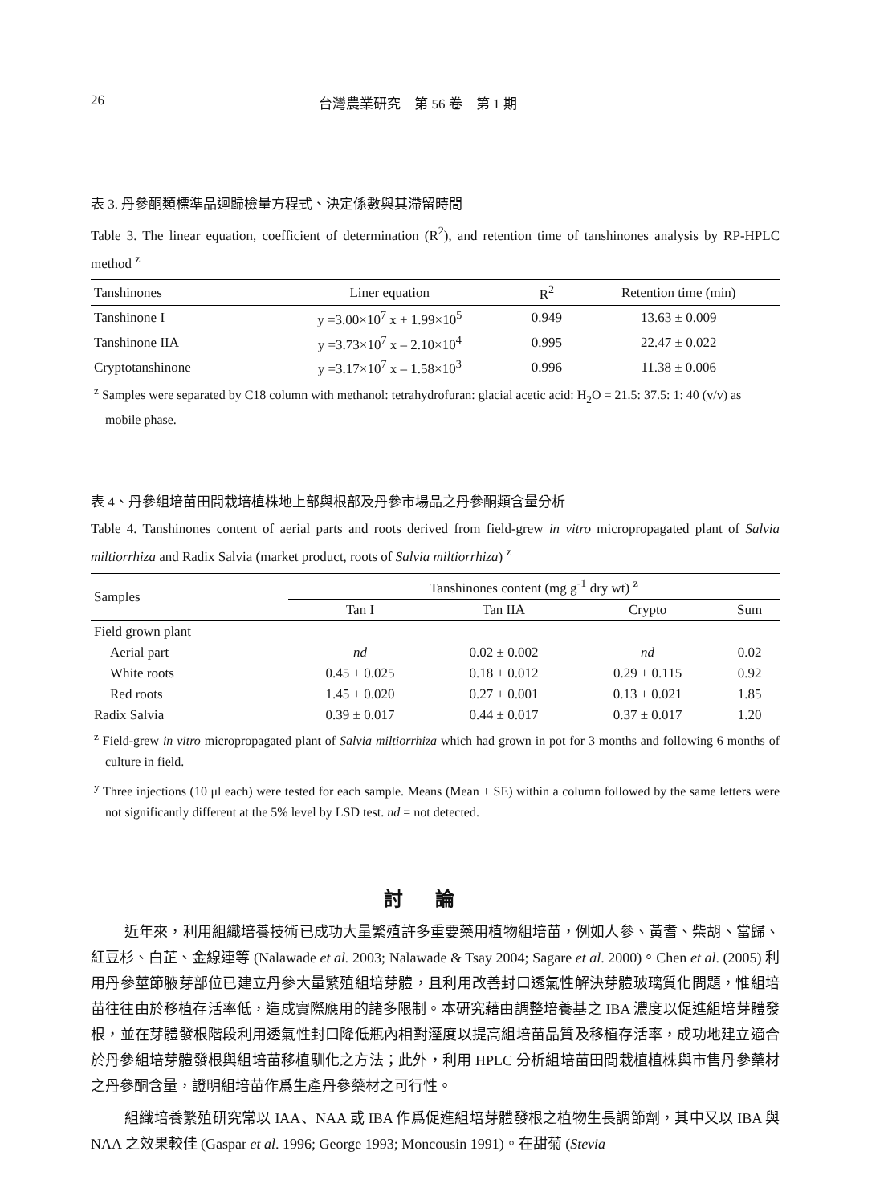26 台灣農業研究　第 56 卷　第 1 期
表 3. 丹參酮類標準品迴歸檢量方程式、決定係數與其滯留時間
Table 3. The linear equation, coefficient of determination (R<sup>2</sup>), and retention time of tanshinones analysis by RP-HPLC method <sup>z</sup>
| Tanshinones | Liner equation | R<sup>2</sup> | Retention time (min) |
| --- | --- | --- | --- |
| Tanshinone I | y =3.00×10<sup>7</sup> x + 1.99×10<sup>5</sup> | 0.949 | 13.63 ± 0.009 |
| Tanshinone IIA | y =3.73×10<sup>7</sup> x – 2.10×10<sup>4</sup> | 0.995 | 22.47 ± 0.022 |
| Cryptotanshinone | y =3.17×10<sup>7</sup> x – 1.58×10<sup>3</sup> | 0.996 | 11.38 ± 0.006 |
<sup>z</sup> Samples were separated by C18 column with methanol: tetrahydrofuran: glacial acetic acid: H<sub>2</sub>O = 21.5: 37.5: 1: 40 (v/v) as mobile phase.
表 4、丹參組培苗田間栽培植株地上部與根部及丹參市場品之丹參酮類含量分析
Table 4. Tanshinones content of aerial parts and roots derived from field-grew in vitro micropropagated plant of Salvia miltiorrhiza and Radix Salvia (market product, roots of Salvia miltiorrhiza) <sup>z</sup>
| Samples | Tanshinones content (mg g<sup>-1</sup> dry wt) <sup>z</sup> | | | |
| --- | --- | --- | --- | --- |
| | Tan I | Tan IIA | Crypto | Sum |
| Field grown plant | | | | |
| Aerial part | nd | 0.02 ± 0.002 | nd | 0.02 |
| White roots | 0.45 ± 0.025 | 0.18 ± 0.012 | 0.29 ± 0.115 | 0.92 |
| Red roots | 1.45 ± 0.020 | 0.27 ± 0.001 | 0.13 ± 0.021 | 1.85 |
| Radix Salvia | 0.39 ± 0.017 | 0.44 ± 0.017 | 0.37 ± 0.017 | 1.20 |
<sup>z</sup> Field-grew in vitro micropropagated plant of Salvia miltiorrhiza which had grown in pot for 3 months and following 6 months of culture in field.
<sup>y</sup> Three injections (10 μl each) were tested for each sample. Means (Mean ± SE) within a column followed by the same letters were not significantly different at the 5% level by LSD test. nd = not detected.
討論
近年來，利用組織培養技術已成功大量繁殖許多重要藥用植物組培苗，例如人參、黃耆、柴胡、當歸、紅豆杉、白芷、金線連等 (Nalawade et al. 2003; Nalawade & Tsay 2004; Sagare et al. 2000)。Chen et al. (2005) 利用丹參莖節腋芽部位已建立丹參大量繁殖組培芽體，且利用改善封口透氣性解決芽體玻璃質化問題，惟組培苗往往由於移植存活率低，造成實際應用的諸多限制。本研究藉由調整培養基之 IBA 濃度以促進組培芽體發根，並在芽體發根階段利用透氣性封口降低瓶內相對溼度以提高組培苗品質及移植存活率，成功地建立適合於丹參組培芽體發根與組培苗移植馴化之方法；此外，利用 HPLC 分析組培苗田間栽植植株與市售丹參藥材之丹參酮含量，證明組培苗作爲生產丹參藥材之可行性。
組織培養繁殖研究常以 IAA、NAA 或 IBA 作爲促進組培芽體發根之植物生長調節劑，其中又以 IBA 與 NAA 之效果較佳 (Gaspar et al. 1996; George 1993; Moncousin 1991)。在甜菊 (Stevia